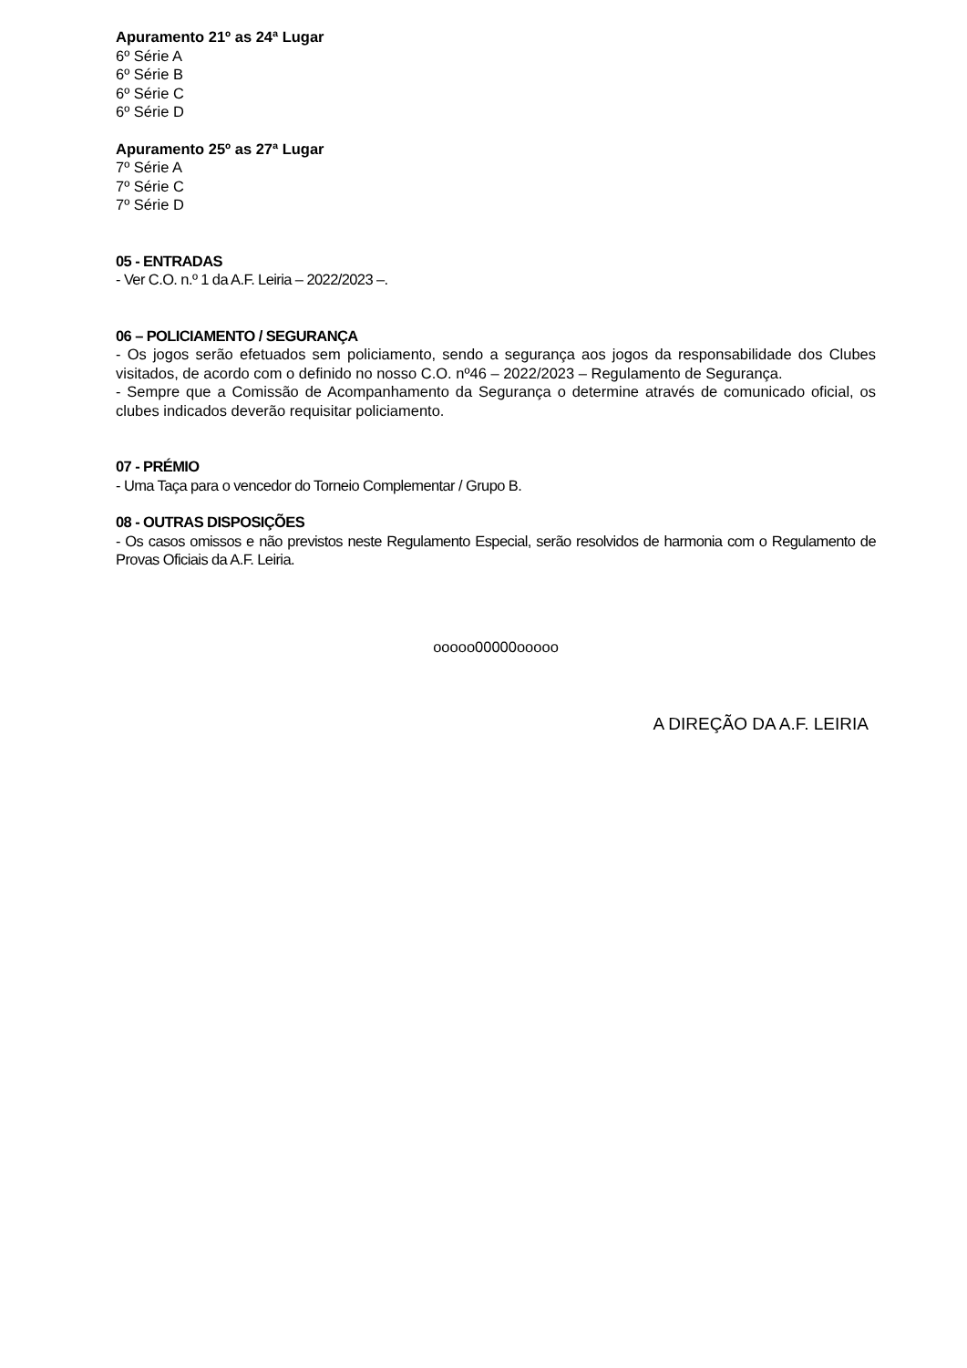Apuramento 21º as 24ª Lugar
6º Série A
6º Série B
6º Série C
6º Série D
Apuramento 25º as 27ª Lugar
7º Série A
7º Série C
7º Série D
05 - ENTRADAS
- Ver C.O. n.º 1 da A.F. Leiria – 2022/2023 –.
06 – POLICIAMENTO / SEGURANÇA
- Os jogos serão efetuados sem policiamento, sendo a segurança aos jogos da responsabilidade dos Clubes visitados, de acordo com o definido no nosso C.O. nº46 – 2022/2023 – Regulamento de Segurança.
- Sempre que a Comissão de Acompanhamento da Segurança o determine através de comunicado oficial, os clubes indicados deverão requisitar policiamento.
07 - PRÉMIO
- Uma Taça para o vencedor do Torneio Complementar / Grupo B.
08 - OUTRAS DISPOSIÇÕES
- Os casos omissos e não previstos neste Regulamento Especial, serão resolvidos de harmonia com o Regulamento de Provas Oficiais da A.F. Leiria.
ooooo00000ooooo
A DIREÇÃO DA A.F. LEIRIA